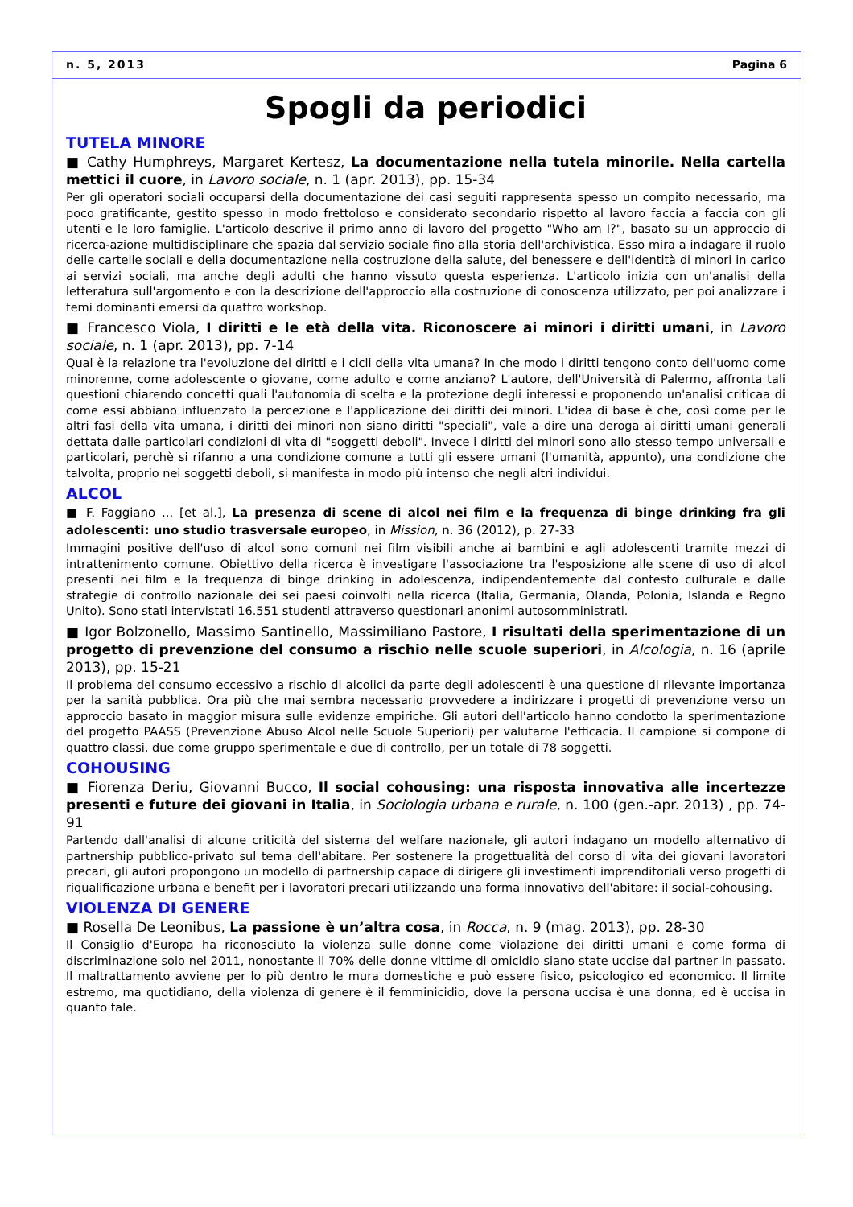n. 5, 2013 Pagina 6
Spogli da periodici
TUTELA MINORE
■ Cathy Humphreys, Margaret Kertesz, La documentazione nella tutela minorile. Nella cartella mettici il cuore, in Lavoro sociale, n. 1 (apr. 2013), pp. 15-34
Per gli operatori sociali occuparsi della documentazione dei casi seguiti rappresenta spesso un compito necessario, ma poco gratificante, gestito spesso in modo frettoloso e considerato secondario rispetto al lavoro faccia a faccia con gli utenti e le loro famiglie. L'articolo descrive il primo anno di lavoro del progetto "Who am I?", basato su un approccio di ricerca-azione multidisciplinare che spazia dal servizio sociale fino alla storia dell'archivistica. Esso mira a indagare il ruolo delle cartelle sociali e della documentazione nella costruzione della salute, del benessere e dell'identità di minori in carico ai servizi sociali, ma anche degli adulti che hanno vissuto questa esperienza. L'articolo inizia con un'analisi della letteratura sull'argomento e con la descrizione dell'approccio alla costruzione di conoscenza utilizzato, per poi analizzare i temi dominanti emersi da quattro workshop.
■ Francesco Viola, I diritti e le età della vita. Riconoscere ai minori i diritti umani, in Lavoro sociale, n. 1 (apr. 2013), pp. 7-14
Qual è la relazione tra l'evoluzione dei diritti e i cicli della vita umana? In che modo i diritti tengono conto dell'uomo come minorenne, come adolescente o giovane, come adulto e come anziano? L'autore, dell'Università di Palermo, affronta tali questioni chiarendo concetti quali l'autonomia di scelta e la protezione degli interessi e proponendo un'analisi criticaa di come essi abbiano influenzato la percezione e l'applicazione dei diritti dei minori. L'idea di base è che, così come per le altri fasi della vita umana, i diritti dei minori non siano diritti "speciali", vale a dire una deroga ai diritti umani generali dettata dalle particolari condizioni di vita di "soggetti deboli". Invece i diritti dei minori sono allo stesso tempo universali e particolari, perchè si rifanno a una condizione comune a tutti gli essere umani (l'umanità, appunto), una condizione che talvolta, proprio nei soggetti deboli, si manifesta in modo più intenso che negli altri individui.
ALCOL
■ F. Faggiano ... [et al.], La presenza di scene di alcol nei film e la frequenza di binge drinking fra gli adolescenti: uno studio trasversale europeo, in Mission, n. 36 (2012), p. 27-33
Immagini positive dell'uso di alcol sono comuni nei film visibili anche ai bambini e agli adolescenti tramite mezzi di intrattenimento comune. Obiettivo della ricerca è investigare l'associazione tra l'esposizione alle scene di uso di alcol presenti nei film e la frequenza di binge drinking in adolescenza, indipendentemente dal contesto culturale e dalle strategie di controllo nazionale dei sei paesi coinvolti nella ricerca (Italia, Germania, Olanda, Polonia, Islanda e Regno Unito). Sono stati intervistati 16.551 studenti attraverso questionari anonimi autosomministrati.
■ Igor Bolzonello, Massimo Santinello, Massimiliano Pastore, I risultati della sperimentazione di un progetto di prevenzione del consumo a rischio nelle scuole superiori, in Alcologia, n. 16 (aprile 2013), pp. 15-21
Il problema del consumo eccessivo a rischio di alcolici da parte degli adolescenti è una questione di rilevante importanza per la sanità pubblica. Ora più che mai sembra necessario provvedere a indirizzare i progetti di prevenzione verso un approccio basato in maggior misura sulle evidenze empiriche. Gli autori dell'articolo hanno condotto la sperimentazione del progetto PAASS (Prevenzione Abuso Alcol nelle Scuole Superiori) per valutarne l'efficacia. Il campione si compone di quattro classi, due come gruppo sperimentale e due di controllo, per un totale di 78 soggetti.
COHOUSING
■ Fiorenza Deriu, Giovanni Bucco, Il social cohousing: una risposta innovativa alle incertezze presenti e future dei giovani in Italia, in Sociologia urbana e rurale, n. 100 (gen.-apr. 2013) , pp. 74-91
Partendo dall'analisi di alcune criticità del sistema del welfare nazionale, gli autori indagano un modello alternativo di partnership pubblico-privato sul tema dell'abitare. Per sostenere la progettualità del corso di vita dei giovani lavoratori precari, gli autori propongono un modello di partnership capace di dirigere gli investimenti imprenditoriali verso progetti di riqualificazione urbana e benefit per i lavoratori precari utilizzando una forma innovativa dell'abitare: il social-cohousing.
VIOLENZA DI GENERE
■ Rosella De Leonibus, La passione è un’altra cosa, in Rocca, n. 9 (mag. 2013), pp. 28-30
Il Consiglio d'Europa ha riconosciuto la violenza sulle donne come violazione dei diritti umani e come forma di discriminazione solo nel 2011, nonostante il 70% delle donne vittime di omicidio siano state uccise dal partner in passato. Il maltrattamento avviene per lo più dentro le mura domestiche e può essere fisico, psicologico ed economico. Il limite estremo, ma quotidiano, della violenza di genere è il femminicidio, dove la persona uccisa è una donna, ed è uccisa in quanto tale.